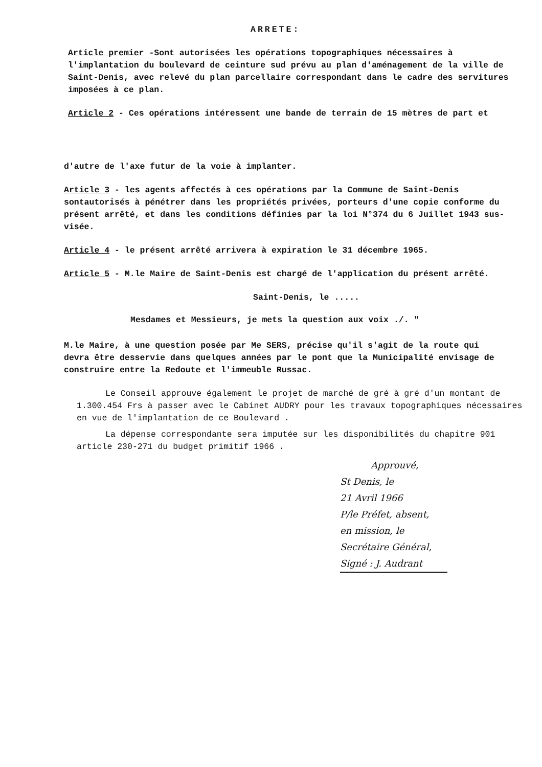ARRETE:
Article premier -Sont autorisées les opérations topographiques nécessaires à l'implantation du boulevard de ceinture sud prévu au plan d'aménagement de la ville de Saint-Denis, avec relevé du plan parcellaire correspondant dans le cadre des servitures imposées à ce plan.
Article 2 - Ces opérations intéressent une bande de terrain de 15 mètres de part et
d'autre de l'axe futur de la voie à implanter.
Article 3 - les agents affectés à ces opérations par la Commune de Saint-Denis sontautorisés à pénétrer dans les propriétés privées, porteurs d'une copie conforme du présent arrêté, et dans les conditions définies par la loi N°374 du 6 Juillet 1943 sus-visée.
Article 4 - le présent arrêté arrivera à expiration le 31 décembre 1965.
Article 5 - M.le Maire de Saint-Denis est chargé de l'application du présent arrêté.
Saint-Denis, le .....
Mesdames et Messieurs, je mets la question aux voix ./. "
M.le Maire, à une question posée par Me SERS, précise qu'il s'agit de la route qui devra être desservie dans quelques années par le pont que la Municipalité envisage de construire entre la Redoute et l'immeuble Russac.
Le Conseil approuve également le projet de marché de gré à gré d'un montant de 1.300.454 Frs à passer avec le Cabinet AUDRY pour les travaux topographiques nécessaires en vue de l'implantation de ce Boulevard .
La dépense correspondante sera imputée sur les disponibilités du chapitre 901 article 230-271 du budget primitif 1966 .
Approuvé,
St Denis, le
21 Avril 1966
P/le Préfet, absent,
en mission, le
Secrétaire Général,
Signé : J. Audrant